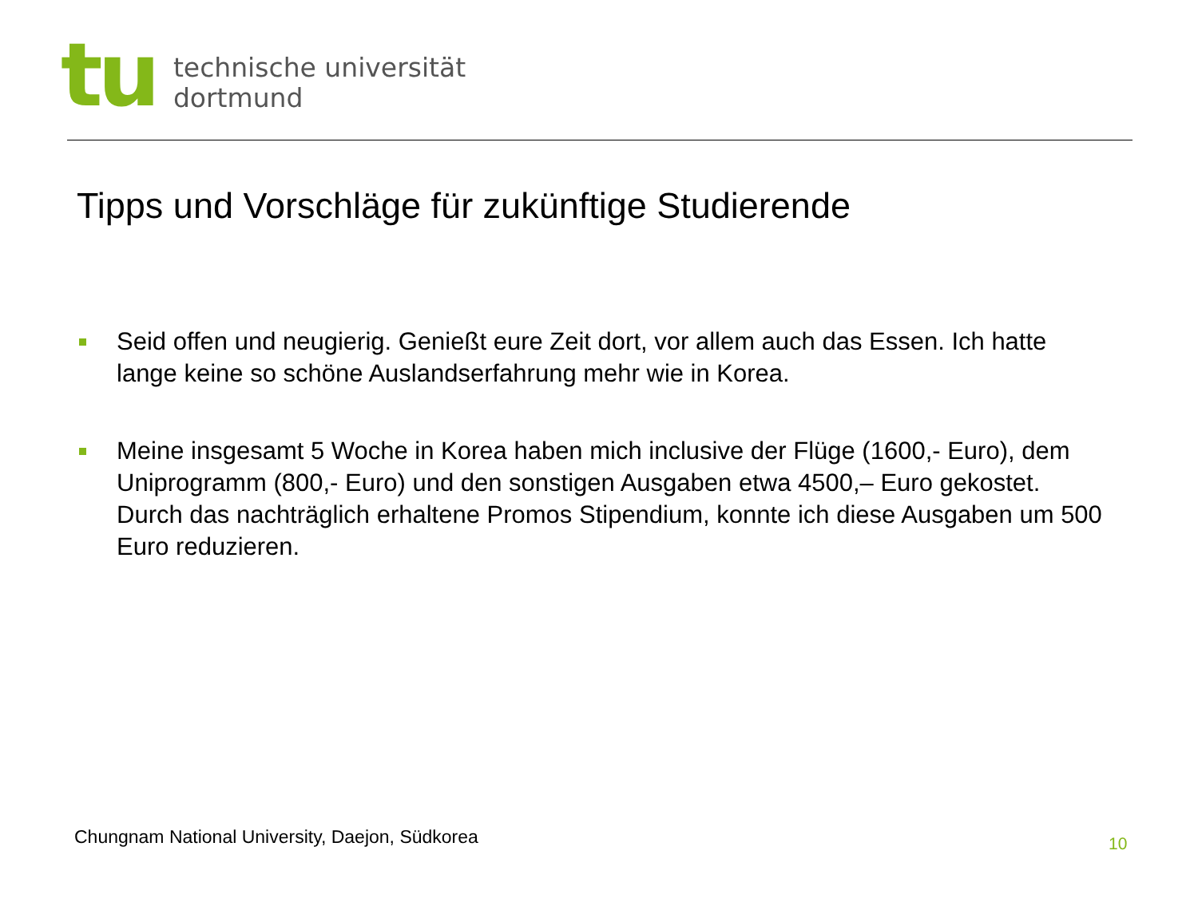tu
technische universität
dortmund
Tipps und Vorschläge für zukünftige Studierende
Seid offen und neugierig. Genießt eure Zeit dort, vor allem auch das Essen. Ich hatte lange keine so schöne Auslandserfahrung mehr wie in Korea.
Meine insgesamt 5 Woche in Korea haben mich inclusive der Flüge (1600,- Euro), dem Uniprogramm (800,- Euro) und den sonstigen Ausgaben etwa 4500,– Euro gekostet. Durch das nachträglich erhaltene Promos Stipendium, konnte ich diese Ausgaben um 500 Euro reduzieren.
Chungnam National University, Daejon, Südkorea
10